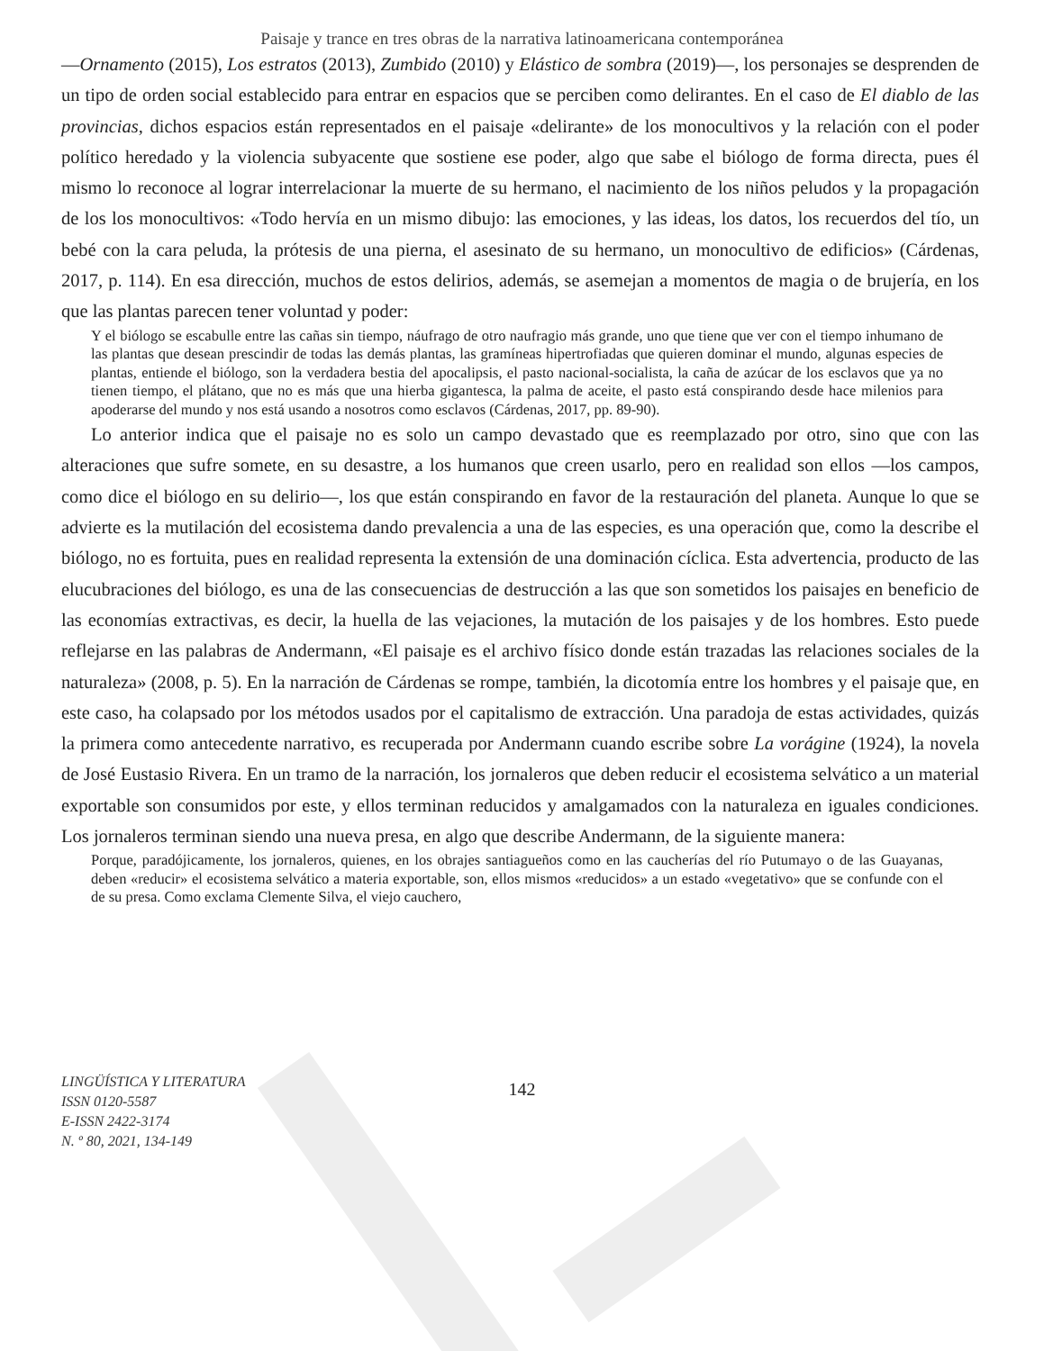Paisaje y trance en tres obras de la narrativa latinoamericana contemporánea
—Ornamento (2015), Los estratos (2013), Zumbido (2010) y Elástico de sombra (2019)—, los personajes se desprenden de un tipo de orden social establecido para entrar en espacios que se perciben como delirantes. En el caso de El diablo de las provincias, dichos espacios están representados en el paisaje «delirante» de los monocultivos y la relación con el poder político heredado y la violencia subyacente que sostiene ese poder, algo que sabe el biólogo de forma directa, pues él mismo lo reconoce al lograr interrelacionar la muerte de su hermano, el nacimiento de los niños peludos y la propagación de los los monocultivos: «Todo hervía en un mismo dibujo: las emociones, y las ideas, los datos, los recuerdos del tío, un bebé con la cara peluda, la prótesis de una pierna, el asesinato de su hermano, un monocultivo de edificios» (Cárdenas, 2017, p. 114). En esa dirección, muchos de estos delirios, además, se asemejan a momentos de magia o de brujería, en los que las plantas parecen tener voluntad y poder:
Y el biólogo se escabulle entre las cañas sin tiempo, náufrago de otro naufragio más grande, uno que tiene que ver con el tiempo inhumano de las plantas que desean prescindir de todas las demás plantas, las gramíneas hipertrofiadas que quieren dominar el mundo, algunas especies de plantas, entiende el biólogo, son la verdadera bestia del apocalipsis, el pasto nacional-socialista, la caña de azúcar de los esclavos que ya no tienen tiempo, el plátano, que no es más que una hierba gigantesca, la palma de aceite, el pasto está conspirando desde hace milenios para apoderarse del mundo y nos está usando a nosotros como esclavos (Cárdenas, 2017, pp. 89-90).
Lo anterior indica que el paisaje no es solo un campo devastado que es reemplazado por otro, sino que con las alteraciones que sufre somete, en su desastre, a los humanos que creen usarlo, pero en realidad son ellos —los campos, como dice el biólogo en su delirio—, los que están conspirando en favor de la restauración del planeta. Aunque lo que se advierte es la mutilación del ecosistema dando prevalencia a una de las especies, es una operación que, como la describe el biólogo, no es fortuita, pues en realidad representa la extensión de una dominación cíclica. Esta advertencia, producto de las elucubraciones del biólogo, es una de las consecuencias de destrucción a las que son sometidos los paisajes en beneficio de las economías extractivas, es decir, la huella de las vejaciones, la mutación de los paisajes y de los hombres. Esto puede reflejarse en las palabras de Andermann, «El paisaje es el archivo físico donde están trazadas las relaciones sociales de la naturaleza» (2008, p. 5). En la narración de Cárdenas se rompe, también, la dicotomía entre los hombres y el paisaje que, en este caso, ha colapsado por los métodos usados por el capitalismo de extracción. Una paradoja de estas actividades, quizás la primera como antecedente narrativo, es recuperada por Andermann cuando escribe sobre La vorágine (1924), la novela de José Eustasio Rivera. En un tramo de la narración, los jornaleros que deben reducir el ecosistema selvático a un material exportable son consumidos por este, y ellos terminan reducidos y amalgamados con la naturaleza en iguales condiciones. Los jornaleros terminan siendo una nueva presa, en algo que describe Andermann, de la siguiente manera:
Porque, paradójicamente, los jornaleros, quienes, en los obrajes santiagueños como en las caucherías del río Putumayo o de las Guayanas, deben «reducir» el ecosistema selvático a materia exportable, son, ellos mismos «reducidos» a un estado «vegetativo» que se confunde con el de su presa. Como exclama Clemente Silva, el viejo cauchero,
LINGÜÍSTICA Y LITERATURA
ISSN 0120-5587
E-ISSN 2422-3174
N. º 80, 2021, 134-149
142